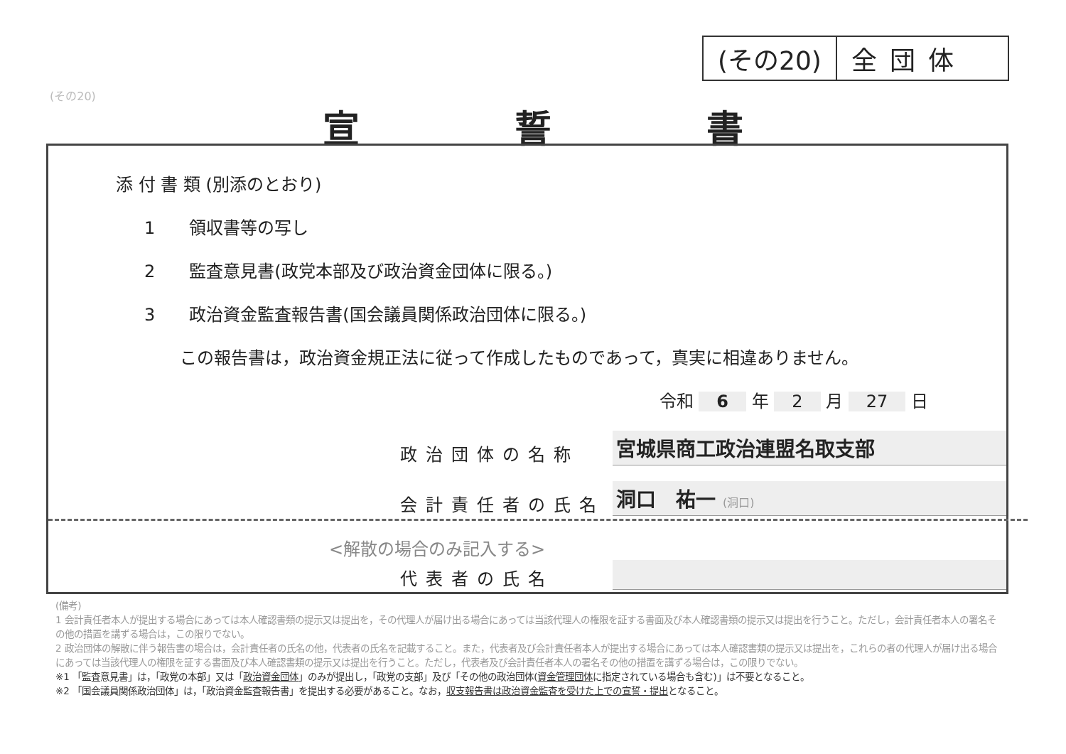(その20) 全団体
(その20)
宣 誓 書
添 付 書 類 (別添のとおり)
1　　領収書等の写し
2　　監査意見書(政党本部及び政治資金団体に限る。)
3　　政治資金監査報告書(国会議員関係政治団体に限る。)
この報告書は，政治資金規正法に従って作成したものであって，真実に相違ありません。
令和 6 年 2 月 27 日
政治団体の名称 宮城県商工政治連盟名取支部
会計責任者の氏名 洞口　祐一 (洞口)
<解散の場合のみ記入する>
代表者の氏名
(備考)
1 会計責任者本人が提出する場合にあっては本人確認書類の提示又は提出を，その代理人が届け出る場合にあっては当該代理人の権限を証する書面及び本人確認書類の提示又は提出を行うこと。ただし，会計責任者本人の署名その他の措置を講ずる場合は，この限りでない。
2 政治団体の解散に伴う報告書の場合は，会計責任者の氏名の他，代表者の氏名を記載すること。また，代表者及び会計責任者本人が提出する場合にあっては本人確認書類の提示又は提出を，これらの者の代理人が届け出る場合にあっては当該代理人の権限を証する書面及び本人確認書類の提示又は提出を行うこと。ただし，代表者及び会計責任者本人の署名その他の措置を講ずる場合は，この限りでない。
※1 「監査意見書」は，「政党の本部」又は「政治資金団体」のみが提出し，「政党の支部」及び「その他の政治団体(資金管理団体に指定されている場合も含む)」は不要となること。
※2 「国会議員関係政治団体」は，「政治資金監査報告書」を提出する必要があること。なお，収支報告書は政治資金監査を受けた上での宣誓・提出となること。